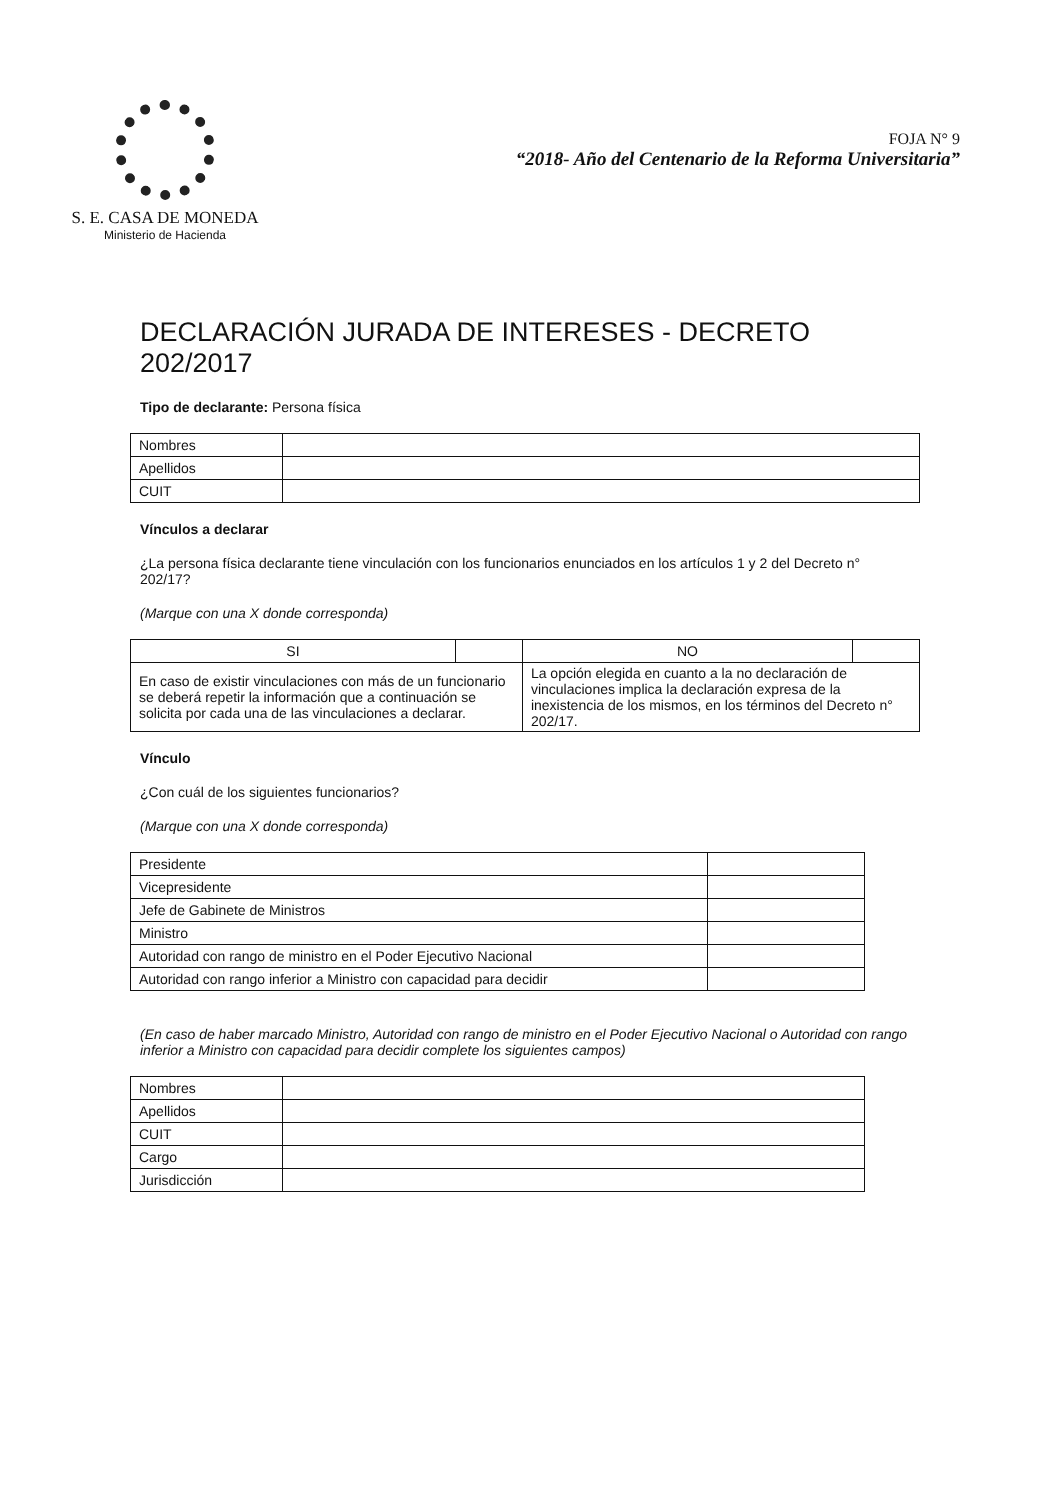S. E. CASA DE MONEDA
Ministerio de Hacienda
FOJA N° 9
“2018- Año del Centenario de la Reforma Universitaria”
DECLARACIÓN JURADA DE INTERESES - DECRETO 202/2017
Tipo de declarante: Persona física
| Nombres | |
| Apellidos | |
| CUIT | |
Vínculos a declarar
¿La persona física declarante tiene vinculación con los funcionarios enunciados en los artículos 1 y 2 del Decreto n° 202/17?
(Marque con una X donde corresponda)
| SI | | NO | |
| En caso de existir vinculaciones con más de un funcionario se deberá repetir la información que a continuación se solicita por cada una de las vinculaciones a declarar. | | La opción elegida en cuanto a la no declaración de vinculaciones implica la declaración expresa de la inexistencia de los mismos, en los términos del Decreto n° 202/17. | |
Vínculo
¿Con cuál de los siguientes funcionarios?
(Marque con una X donde corresponda)
| Presidente | |
| Vicepresidente | |
| Jefe de Gabinete de Ministros | |
| Ministro | |
| Autoridad con rango de ministro en el Poder Ejecutivo Nacional | |
| Autoridad con rango inferior a Ministro con capacidad para decidir | |
(En caso de haber marcado Ministro, Autoridad con rango de ministro en el Poder Ejecutivo Nacional o Autoridad con rango inferior a Ministro con capacidad para decidir complete los siguientes campos)
| Nombres | |
| Apellidos | |
| CUIT | |
| Cargo | |
| Jurisdicción | |